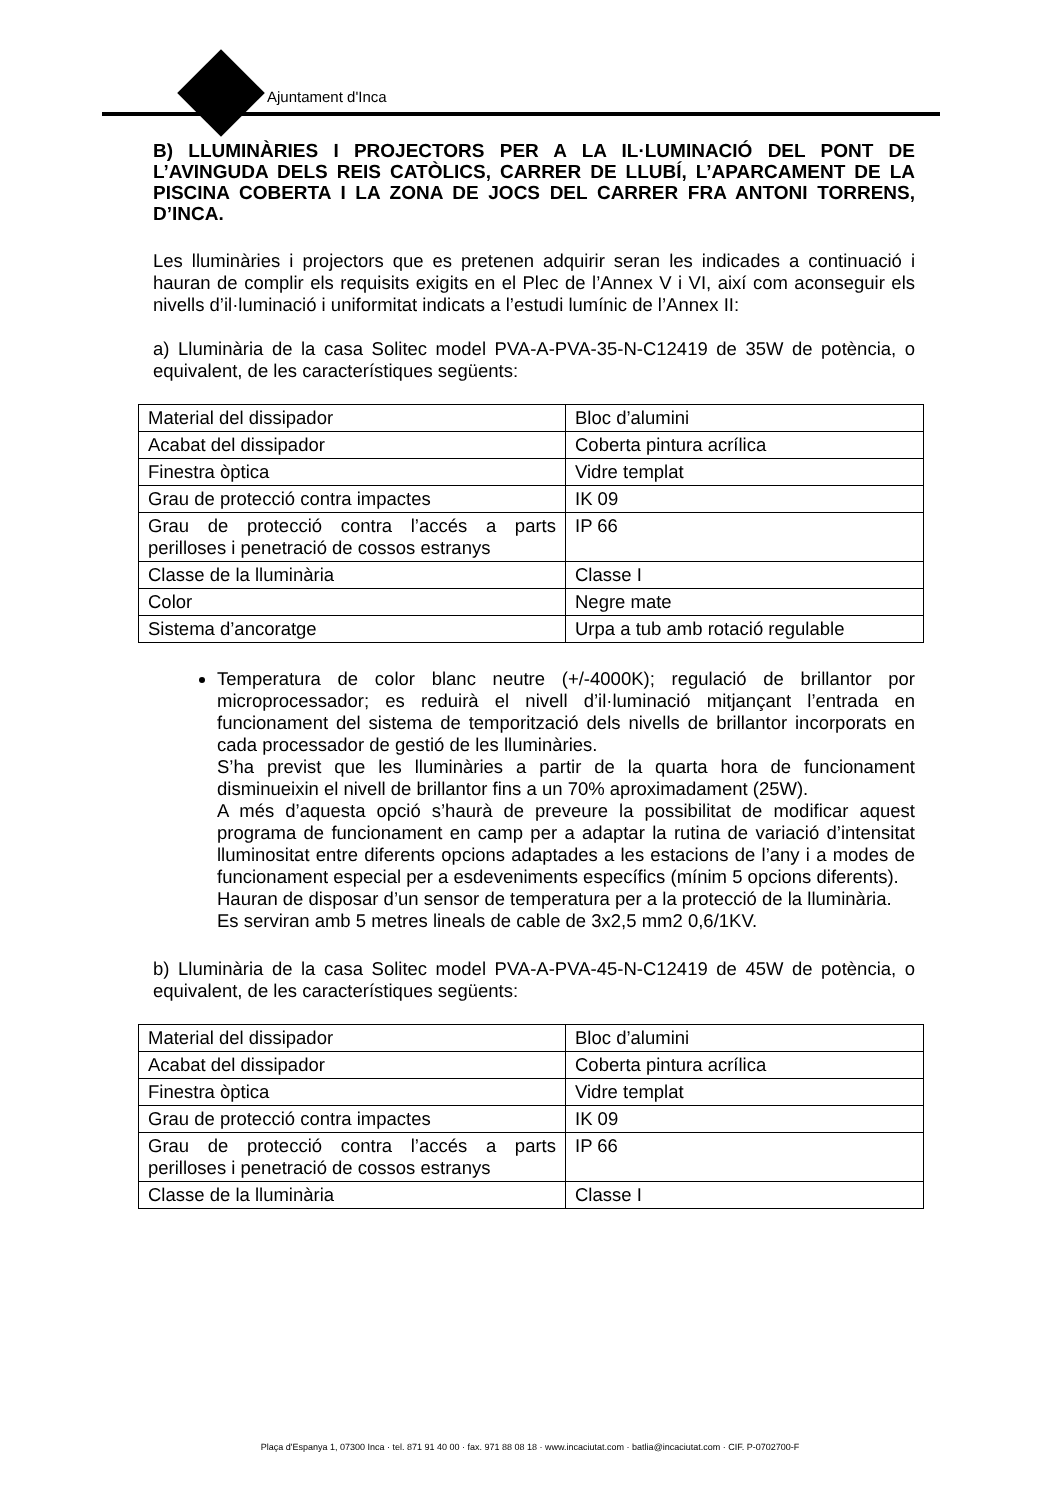Ajuntament d'Inca
B) LLUMINÀRIES I PROJECTORS PER A LA IL·LUMINACIÓ DEL PONT DE L’AVINGUDA DELS REIS CATÒLICS, CARRER DE LLUBÍ, L’APARCAMENT DE LA PISCINA COBERTA I LA ZONA DE JOCS DEL CARRER FRA ANTONI TORRENS, D’INCA.
Les lluminàries i projectors que es pretenen adquirir seran les indicades a continuació i hauran de complir els requisits exigits en el Plec de l’Annex V i VI, així com aconseguir els nivells d’il·luminació i uniformitat indicats a l’estudi lumínic de l’Annex II:
a) Lluminària de la casa Solitec model PVA-A-PVA-35-N-C12419 de 35W de potència, o equivalent, de les característiques següents:
| Material del dissipador | Bloc d’alumini |
| Acabat del dissipador | Coberta pintura acrílica |
| Finestra òptica | Vidre templat |
| Grau de protecció contra impactes | IK 09 |
| Grau de protecció contra l’accés a parts perilloses i penetració de cossos estranys | IP 66 |
| Classe de la lluminària | Classe I |
| Color | Negre mate |
| Sistema d’ancoratge | Urpa a tub amb rotació regulable |
Temperatura de color blanc neutre (+/-4000K); regulació de brillantor por microprocessador; es reduirà el nivell d’il·luminació mitjançant l’entrada en funcionament del sistema de temporització dels nivells de brillantor incorporats en cada processador de gestió de les lluminàries.
S’ha previst que les lluminàries a partir de la quarta hora de funcionament disminueixin el nivell de brillantor fins a un 70% aproximadament (25W).
A més d’aquesta opció s’haurà de preveure la possibilitat de modificar aquest programa de funcionament en camp per a adaptar la rutina de variació d’intensitat lluminositat entre diferents opcions adaptades a les estacions de l’any i a modes de funcionament especial per a esdeveniments específics (mínim 5 opcions diferents).
Hauran de disposar d’un sensor de temperatura per a la protecció de la lluminària.
Es serviran amb 5 metres lineals de cable de 3x2,5 mm2 0,6/1KV.
b) Lluminària de la casa Solitec model PVA-A-PVA-45-N-C12419 de 45W de potència, o equivalent, de les característiques següents:
| Material del dissipador | Bloc d’alumini |
| Acabat del dissipador | Coberta pintura acrílica |
| Finestra òptica | Vidre templat |
| Grau de protecció contra impactes | IK 09 |
| Grau de protecció contra l’accés a parts perilloses i penetració de cossos estranys | IP 66 |
| Classe de la lluminària | Classe I |
Plaça d'Espanya 1, 07300 Inca · tel. 871 91 40 00 · fax. 971 88 08 18 · www.incaciutat.com · batlia@incaciutat.com · CIF. P-0702700-F